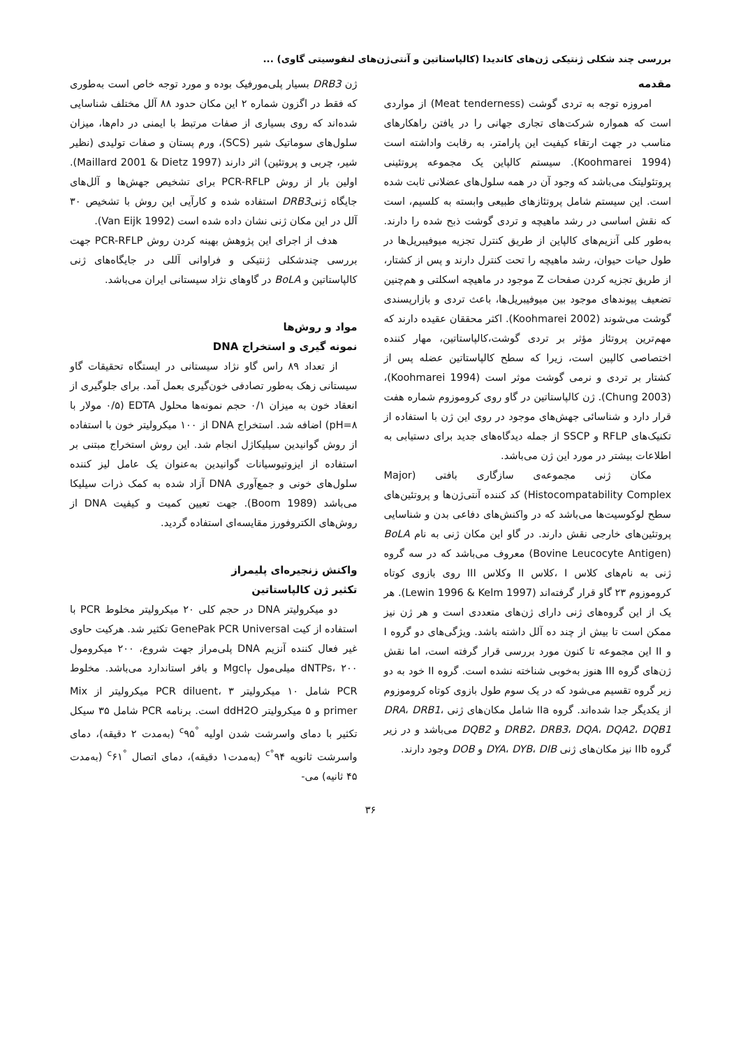بررسی چند شکلی ژنتیکی ژن‌های کاندیدا (کالپاستاتین و آنتی‌ژن‌های لنفوسیتی گاوی) ...
مقدمه
امروزه توجه به تردی گوشت (Meat tenderness) از مواردی است که همواره شرکت‌های تجاری جهانی را در یافتن راهکارهای مناسب در جهت ارتقاء کیفیت این پارامتر، به رقابت واداشته است (Koohmarei 1994). سیستم کالپاین یک مجموعه پروتئینی پروتئولیتک می‌باشد که وجود آن در همه سلول‌های عضلانی ثابت شده است. این سیستم شامل پروتئازهای طبیعی وابسته به کلسیم، است که نقش اساسی در رشد ماهیچه و تردی گوشت ذبح شده را دارند. به‌طور کلی آنزیم‌های کالپاین از طریق کنترل تجزیه میوفیبریل‌ها در طول حیات حیوان، رشد ماهیچه را تحت کنترل دارند و پس از کشتار، از طریق تجزیه کردن صفحات Z موجود در ماهیچه اسکلتی و هم‌چنین تضعیف پیوندهای موجود بین میوفیبریل‌ها، باعث تردی و بازارپسندی گوشت می‌شوند (Koohmarei 2002). اکثر محققان عقیده دارند که مهم‌ترین پروتئاز مؤثر بر تردی گوشت،کالپاستاتین، مهار کننده اختصاصی کالپین است، زیرا که سطح کالپاستاتین عضله پس از کشتار بر تردی و نرمی گوشت موثر است (Koohmarei 1994)، (Chung 2003). ژن کالپاستاتین در گاو روی کروموزوم شماره هفت قرار دارد و شناسائی جهش‌های موجود در روی این ژن با استفاده از تکنیک‌های RFLP و SSCP از جمله دیدگاه‌های جدید برای دستیابی به اطلاعات بیشتر در مورد این ژن می‌باشد.
مکان ژنی مجموعه‌ی سازگاری بافتی (Major Histocompatability Complex) کد کننده آنتی‌ژن‌ها و پروتئین‌های سطح لوکوسیت‌ها می‌باشد که در واکنش‌های دفاعی بدن و شناسایی پروتئین‌های خارجی نقش دارند. در گاو این مکان ژنی به نام BoLA (Bovine Leucocyte Antigen) معروف می‌باشد که در سه گروه ژنی به نام‌های کلاس I ،کلاس II وکلاس III روی بازوی کوتاه کروموزوم ۲۳ گاو قرار گرفته‌اند (Lewin 1996 & Kelm 1997). هر یک از این گروه‌های ژنی دارای ژن‌های متعددی است و هر ژن نیز ممکن است تا بیش از چند ده آلل داشته باشد. ویژگی‌های دو گروه I و II این مجموعه تا کنون مورد بررسی قرار گرفته است، اما نقش ژن‌های گروه III هنوز به‌خوبی شناخته نشده است. گروه II خود به دو زیر گروه تقسیم می‌شود که در یک سوم طول بازوی کوتاه کروموزوم از یکدیگر جدا شده‌اند. گروه IIa شامل مکان‌های ژنی DRA، DRB1، DRB2، DRB3، DQA، DQA2، DQB1 و DQB2 می‌باشد و در زیر گروه IIb نیز مکان‌های ژنی DYA، DYB، DIB و DOB وجود دارند.
ژن DRB3 بسیار پلی‌مورفیک بوده و مورد توجه خاص است به‌طوری که فقط در اگزون شماره ۲ این مکان حدود ۸۸ آلل مختلف شناسایی شده‌اند که روی بسیاری از صفات مرتبط با ایمنی در دام‌ها، میزان سلول‌های سوماتیک شیر (SCS)، ورم پستان و صفات تولیدی (نظیر شیر، چربی و پروتئین) اثر دارند (Maillard 2001 & Dietz 1997). اولین بار از روش PCR-RFLP برای تشخیص جهش‌ها و آلل‌های جایگاه ژنیDRB3 استفاده شده و کارآیی این روش با تشخیص ۳۰ آلل در این مکان ژنی نشان داده شده است (Van Eijk 1992).
هدف از اجرای این پژوهش بهینه کردن روش PCR-RFLP جهت بررسی چندشکلی ژنتیکی و فراوانی آللی در جایگاه‌های ژنی کالپاستاتین و BoLA در گاوهای نژاد سیستانی ایران می‌باشد.
مواد و روش‌ها
نمونه گیری و استخراج DNA
از تعداد ۸۹ راس گاو نژاد سیستانی در ایستگاه تحقیقات گاو سیستانی زهک به‌طور تصادفی خون‌گیری بعمل آمد. برای جلوگیری از انعقاد خون به میزان ۰/۱ حجم نمونه‌ها محلول EDTA (۰/۵ مولار با pH=۸) اضافه شد. استخراج DNA از ۱۰۰ میکرولیتر خون با استفاده از روش گوانیدین سیلیکاژل انجام شد. این روش استخراج مبتنی بر استفاده از ایزوتیوسیانات گوانیدین به‌عنوان یک عامل لیز کننده سلول‌های خونی و جمع‌آوری DNA آزاد شده به کمک ذرات سیلیکا می‌باشد (Boom 1989). جهت تعیین کمیت و کیفیت DNA از روش‌های الکتروفورز مقایسه‌ای استفاده گردید.
واکنش زنجیره‌ای پلیمراز
تکثیر ژن کالپاستاتین
دو میکرولیتر DNA در حجم کلی ۲۰ میکرولیتر مخلوط PCR با استفاده از کیت GenePak PCR Universal تکثیر شد. هرکیت حاوی غیر فعال کننده آنزیم DNA پلی‌مراز جهت شروع، ۲۰۰ میکرومول dNTPs، ۲۰۰ میلی‌مول Mgcl<sub>۲</sub> و بافر استاندارد می‌باشد. مخلوط PCR شامل ۱۰ میکرولیتر PCR diluent، ۳ میکرولیتر از Mix primer و ۵ میکرولیتر ddH2O است. برنامه PCR شامل ۳۵ سیکل تکثیر با دمای واسرشت شدن اولیه <sup>°c</sup>۹۵ (به‌مدت ۲ دقیقه)، دمای واسرشت ثانویه ۹۴<sup>°c</sup> (به‌مدت۱ دقیقه)، دمای اتصال <sup>°c</sup>۶۱ (به‌مدت ۴۵ ثانیه) می-
۳۶